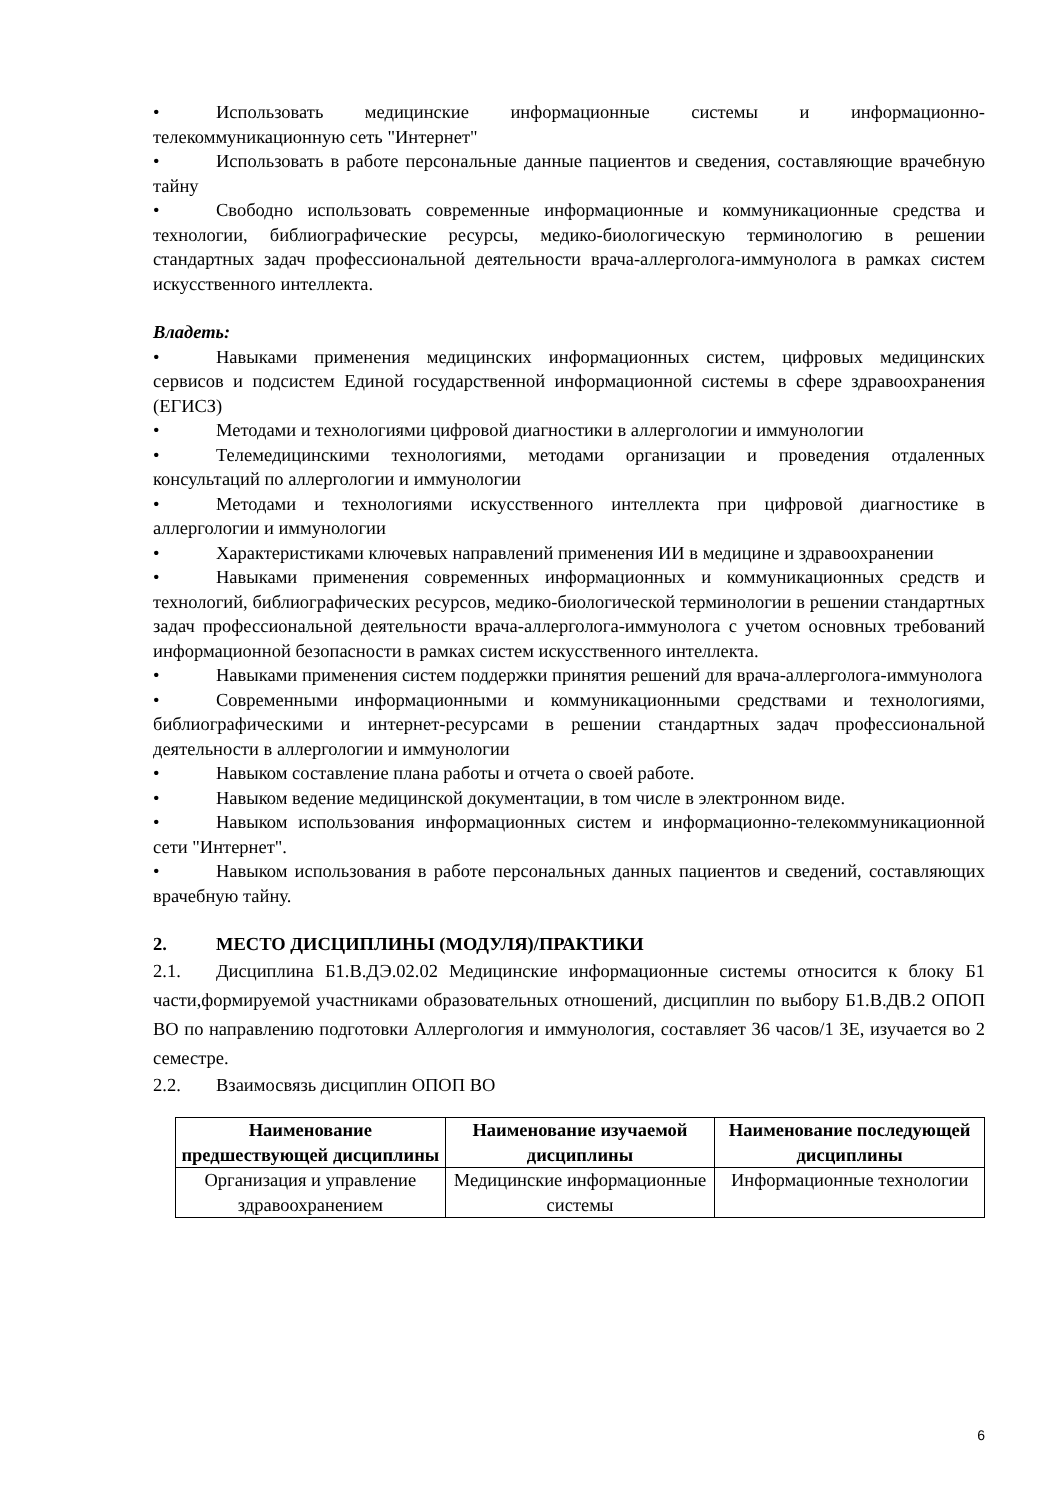• Использовать медицинские информационные системы и информационно-телекоммуникационную сеть "Интернет"
• Использовать в работе персональные данные пациентов и сведения, составляющие врачебную тайну
• Свободно использовать современные информационные и коммуникационные средства и технологии, библиографические ресурсы, медико-биологическую терминологию в решении стандартных задач профессиональной деятельности врача-аллерголога-иммунолога в рамках систем искусственного интеллекта.
Владеть:
• Навыками применения медицинских информационных систем, цифровых медицинских сервисов и подсистем Единой государственной информационной системы в сфере здравоохранения (ЕГИСЗ)
• Методами и технологиями цифровой диагностики в аллергологии и иммунологии
• Телемедицинскими технологиями, методами организации и проведения отдаленных консультаций по аллергологии и иммунологии
• Методами и технологиями искусственного интеллекта при цифровой диагностике в аллергологии и иммунологии
• Характеристиками ключевых направлений применения ИИ в медицине и здравоохранении
• Навыками применения современных информационных и коммуникационных средств и технологий, библиографических ресурсов, медико-биологической терминологии в решении стандартных задач профессиональной деятельности врача-аллерголога-иммунолога с учетом основных требований информационной безопасности в рамках систем искусственного интеллекта.
• Навыками применения систем поддержки принятия решений для врача-аллерголога-иммунолога
• Современными информационными и коммуникационными средствами и технологиями, библиографическими и интернет-ресурсами в решении стандартных задач профессиональной деятельности в аллергологии и иммунологии
• Навыком составление плана работы и отчета о своей работе.
• Навыком ведение медицинской документации, в том числе в электронном виде.
• Навыком использования информационных систем и информационно-телекоммуникационной сети "Интернет".
• Навыком использования в работе персональных данных пациентов и сведений, составляющих врачебную тайну.
2. МЕСТО ДИСЦИПЛИНЫ (МОДУЛЯ)/ПРАКТИКИ
2.1. Дисциплина Б1.В.ДЭ.02.02 Медицинские информационные системы относится к блоку Б1 части,формируемой участниками образовательных отношений, дисциплин по выбору Б1.В.ДВ.2 ОПОП ВО по направлению подготовки Аллергология и иммунология, составляет 36 часов/1 ЗЕ, изучается во 2 семестре.
2.2. Взаимосвязь дисциплин ОПОП ВО
| Наименование предшествующей дисциплины | Наименование изучаемой дисциплины | Наименование последующей дисциплины |
| --- | --- | --- |
| Организация и управление здравоохранением | Медицинские информационные системы | Информационные технологии |
6